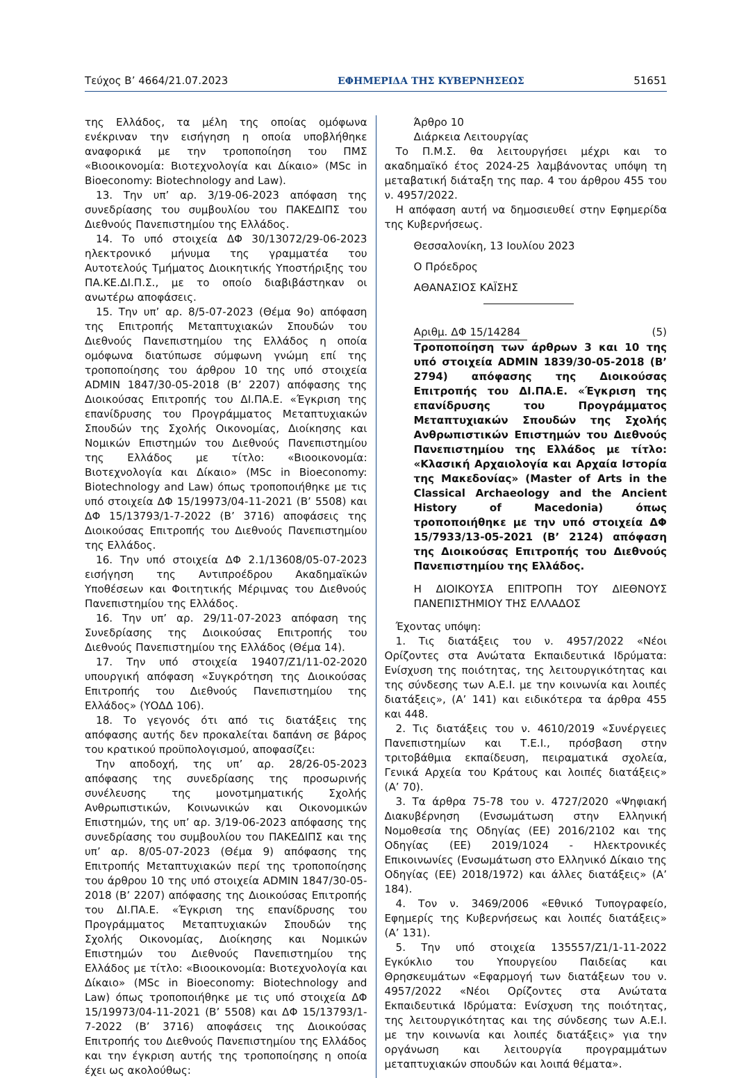Τεύχος B’ 4664/21.07.2023 ΕΦΗΜΕΡΙΔΑ ΤΗΣ ΚΥΒΕΡΝΗΣΕΩΣ 51651
της Ελλάδος, τα μέλη της οποίας ομόφωνα ενέκριναν την εισήγηση η οποία υποβλήθηκε αναφορικά με την τροποποίηση του ΠΜΣ «Βιοοικονομία: Βιοτεχνολογία και Δίκαιο» (MSc in Bioeconomy: Biotechnology and Law).
13. Την υπ’ αρ. 3/19-06-2023 απόφαση της συνεδρίασης του συμβουλίου του ΠΑΚΕΔΙΠΣ του Διεθνούς Πανεπιστημίου της Ελλάδος.
14. Το υπό στοιχεία ΔΦ 30/13072/29-06-2023 ηλεκτρονικό μήνυμα της γραμματέα του Αυτοτελούς Τμήματος Διοικητικής Υποστήριξης του ΠΑ.ΚΕ.ΔΙ.Π.Σ., με το οποίο διαβιβάστηκαν οι ανωτέρω αποφάσεις.
15. Την υπ’ αρ. 8/5-07-2023 (Θέμα 9ο) απόφαση της Επιτροπής Μεταπτυχιακών Σπουδών του Διεθνούς Πανεπιστημίου της Ελλάδος η οποία ομόφωνα διατύπωσε σύμφωνη γνώμη επί της τροποποίησης του άρθρου 10 της υπό στοιχεία ADMIN 1847/30-05-2018 (Β’ 2207) απόφασης της Διοικούσας Επιτροπής του ΔΙ.ΠΑ.Ε. «Έγκριση της επανίδρυσης του Προγράμματος Μεταπτυχιακών Σπουδών της Σχολής Οικονομίας, Διοίκησης και Νομικών Επιστημών του Διεθνούς Πανεπιστημίου της Ελλάδος με τίτλο: «Βιοοικονομία: Βιοτεχνολογία και Δίκαιο» (MSc in Bioeconomy: Biotechnology and Law) όπως τροποποιήθηκε με τις υπό στοιχεία ΔΦ 15/19973/04-11-2021 (Β’ 5508) και ΔΦ 15/13793/1-7-2022 (Β’ 3716) αποφάσεις της Διοικούσας Επιτροπής του Διεθνούς Πανεπιστημίου της Ελλάδος.
16. Την υπό στοιχεία ΔΦ 2.1/13608/05-07-2023 εισήγηση της Αντιπροέδρου Ακαδημαϊκών Υποθέσεων και Φοιτητικής Μέριμνας του Διεθνούς Πανεπιστημίου της Ελλάδος.
16. Την υπ’ αρ. 29/11-07-2023 απόφαση της Συνεδρίασης της Διοικούσας Επιτροπής του Διεθνούς Πανεπιστημίου της Ελλάδος (Θέμα 14).
17. Την υπό στοιχεία 19407/Ζ1/11-02-2020 υπουργική απόφαση «Συγκρότηση της Διοικούσας Επιτροπής του Διεθνούς Πανεπιστημίου της Ελλάδος» (ΥΟΔΔ 106).
18. Το γεγονός ότι από τις διατάξεις της απόφασης αυτής δεν προκαλείται δαπάνη σε βάρος του κρατικού προϋπολογισμού, αποφασίζει:
Την αποδοχή, της υπ’ αρ. 28/26-05-2023 απόφασης της συνεδρίασης της προσωρινής συνέλευσης της μονοτμηματικής Σχολής Ανθρωπιστικών, Κοινωνικών και Οικονομικών Επιστημών, της υπ’ αρ. 3/19-06-2023 απόφασης της συνεδρίασης του συμβουλίου του ΠΑΚΕΔΙΠΣ και της υπ’ αρ. 8/05-07-2023 (Θέμα 9) απόφασης της Επιτροπής Μεταπτυχιακών περί της τροποποίησης του άρθρου 10 της υπό στοιχεία ADMIN 1847/30-05-2018 (Β’ 2207) απόφασης της Διοικούσας Επιτροπής του ΔΙ.ΠΑ.Ε. «Έγκριση της επανίδρυσης του Προγράμματος Μεταπτυχιακών Σπουδών της Σχολής Οικονομίας, Διοίκησης και Νομικών Επιστημών του Διεθνούς Πανεπιστημίου της Ελλάδος με τίτλο: «Βιοοικονομία: Βιοτεχνολογία και Δίκαιο» (MSc in Bioeconomy: Biotechnology and Law) όπως τροποποιήθηκε με τις υπό στοιχεία ΔΦ 15/19973/04-11-2021 (Β’ 5508) και ΔΦ 15/13793/1-7-2022 (Β’ 3716) αποφάσεις της Διοικούσας Επιτροπής του Διεθνούς Πανεπιστημίου της Ελλάδος και την έγκριση αυτής της τροποποίησης η οποία έχει ως ακολούθως:
Άρθρο 10
Διάρκεια Λειτουργίας
Το Π.Μ.Σ. θα λειτουργήσει μέχρι και το ακαδημαϊκό έτος 2024-25 λαμβάνοντας υπόψη τη μεταβατική διάταξη της παρ. 4 του άρθρου 455 του ν. 4957/2022.
Η απόφαση αυτή να δημοσιευθεί στην Εφημερίδα της Κυβερνήσεως.
Θεσσαλονίκη, 13 Ιουλίου 2023
Ο Πρόεδρος
ΑΘΑΝΑΣΙΟΣ ΚΑΪΣΗΣ
Αριθμ. ΔΦ 15/14284 (5)
Τροποποίηση των άρθρων 3 και 10 της υπό στοιχεία ADMIN 1839/30-05-2018 (Β’ 2794) απόφασης της Διοικούσας Επιτροπής του ΔΙ.ΠΑ.Ε. «Έγκριση της επανίδρυσης του Προγράμματος Μεταπτυχιακών Σπουδών της Σχολής Ανθρωπιστικών Επιστημών του Διεθνούς Πανεπιστημίου της Ελλάδος με τίτλο: «Κλασική Αρχαιολογία και Αρχαία Ιστορία της Μακεδονίας» (Master of Arts in the Classical Archaeology and the Ancient History of Macedonia) όπως τροποποιήθηκε με την υπό στοιχεία ΔΦ 15/7933/13-05-2021 (Β’ 2124) απόφαση της Διοικούσας Επιτροπής του Διεθνούς Πανεπιστημίου της Ελλάδος.
Η ΔΙΟΙΚΟΥΣΑ ΕΠΙΤΡΟΠΗ ΤΟΥ ΔΙΕΘΝΟΥΣ ΠΑΝΕΠΙΣΤΗΜΙΟΥ ΤΗΣ ΕΛΛΑΔΟΣ
Έχοντας υπόψη:
1. Τις διατάξεις του ν. 4957/2022 «Νέοι Ορίζοντες στα Ανώτατα Εκπαιδευτικά Ιδρύματα: Ενίσχυση της ποιότητας, της λειτουργικότητας και της σύνδεσης των Α.Ε.Ι. με την κοινωνία και λοιπές διατάξεις», (Α’ 141) και ειδικότερα τα άρθρα 455 και 448.
2. Τις διατάξεις του ν. 4610/2019 «Συνέργειες Πανεπιστημίων και Τ.Ε.Ι., πρόσβαση στην τριτοβάθμια εκπαίδευση, πειραματικά σχολεία, Γενικά Αρχεία του Κράτους και λοιπές διατάξεις» (Α’ 70).
3. Τα άρθρα 75-78 του ν. 4727/2020 «Ψηφιακή Διακυβέρνηση (Ενσωμάτωση στην Ελληνική Νομοθεσία της Οδηγίας (ΕΕ) 2016/2102 και της Οδηγίας (ΕΕ) 2019/1024 - Ηλεκτρονικές Επικοινωνίες (Ενσωμάτωση στο Ελληνικό Δίκαιο της Οδηγίας (ΕΕ) 2018/1972) και άλλες διατάξεις» (Α’ 184).
4. Τον ν. 3469/2006 «Εθνικό Τυπογραφείο, Εφημερίς της Κυβερνήσεως και λοιπές διατάξεις» (Α’ 131).
5. Την υπό στοιχεία 135557/Ζ1/1-11-2022 Εγκύκλιο του Υπουργείου Παιδείας και Θρησκευμάτων «Εφαρμογή των διατάξεων του ν. 4957/2022 «Νέοι Ορίζοντες στα Ανώτατα Εκπαιδευτικά Ιδρύματα: Ενίσχυση της ποιότητας, της λειτουργικότητας και της σύνδεσης των Α.Ε.Ι. με την κοινωνία και λοιπές διατάξεις» για την οργάνωση και λειτουργία προγραμμάτων μεταπτυχιακών σπουδών και λοιπά θέματα».